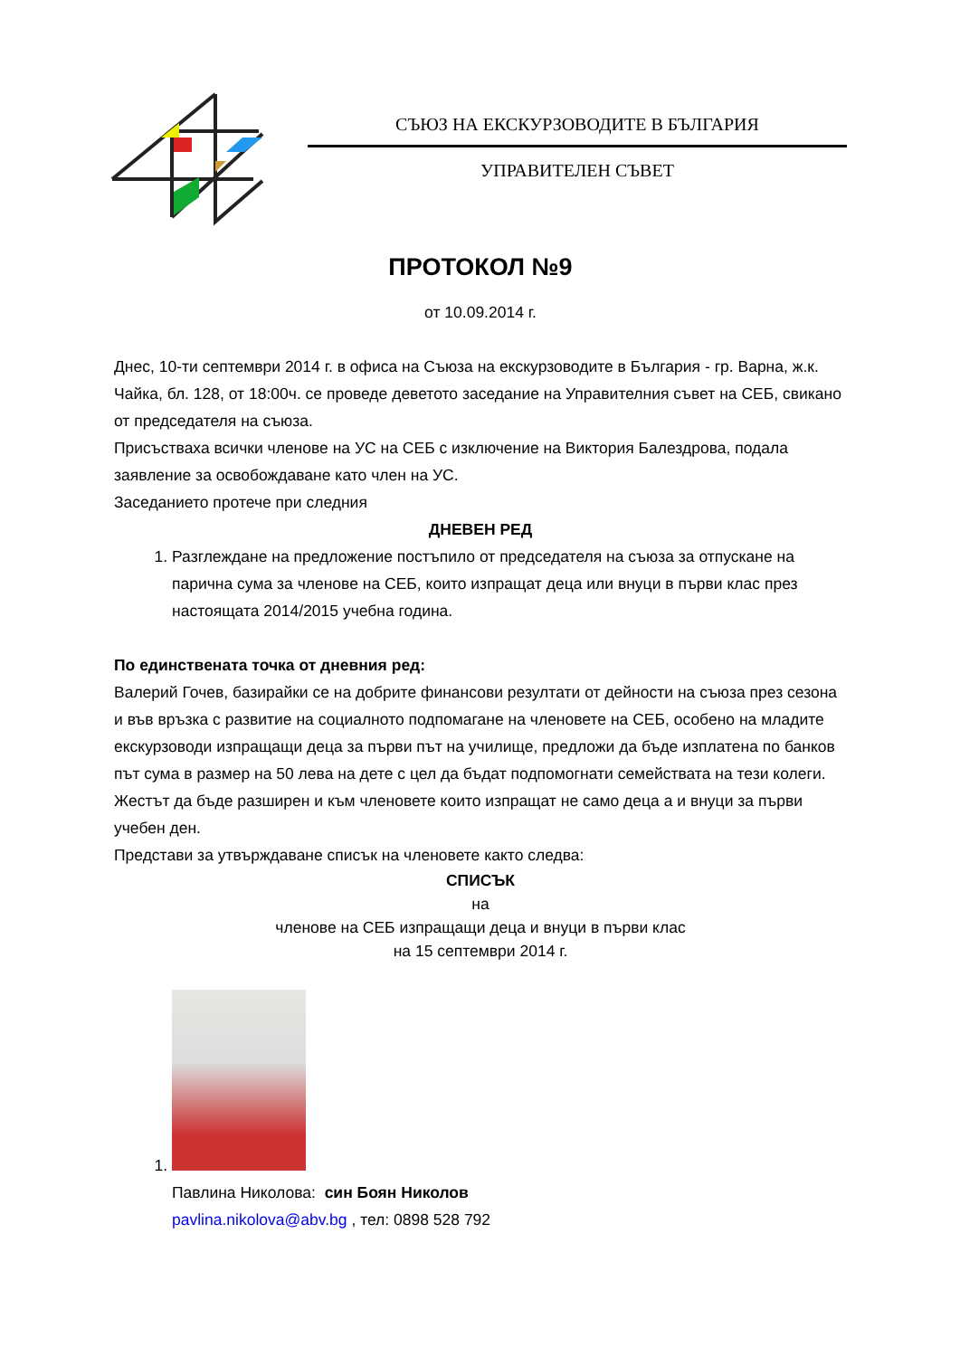СЪЮЗ НА ЕКСКУРЗОВОДИТЕ В БЪЛГАРИЯ
УПРАВИТЕЛЕН СЪВЕТ
ПРОТОКОЛ №9
от 10.09.2014 г.
Днес, 10-ти септември 2014 г. в офиса на Съюза на екскурзоводите в България - гр. Варна, ж.к. Чайка, бл. 128, от 18:00ч. се проведе деветото заседание на Управителния съвет на СЕБ, свикано от председателя на съюза.
Присъстваха всички членове на УС на СЕБ с изключение на Виктория Балездрова, подала заявление за освобождаване като член на УС.
Заседанието протече при следния
ДНЕВЕН РЕД
1. Разглеждане на предложение постъпило от председателя на съюза за отпускане на парична сума за членове на СЕБ, които изпращат деца или внуци в първи клас през настоящата 2014/2015 учебна година.
По единствената точка от дневния ред:
Валерий Гочев, базирайки се на добрите финансови резултати от дейности на съюза през сезона и във връзка с развитие на социалното подпомагане на членовете на СЕБ, особено на младите екскурзоводи изпращащи деца за първи път на училище, предложи да бъде изплатена по банков път сума в размер на 50 лева на дете с цел да бъдат подпомогнати семействата на тези колеги. Жестът да бъде разширен и към членовете които изпращат не само деца а и внуци за първи учебен ден.
Представи за утвърждаване списък на членовете както следва:
СПИСЪК
на
членове на СЕБ изпращащи деца и внуци в първи клас
на 15 септември 2014 г.
1. Павлина Николова: син Боян Николов
pavlina.nikolova@abv.bg , тел: 0898 528 792